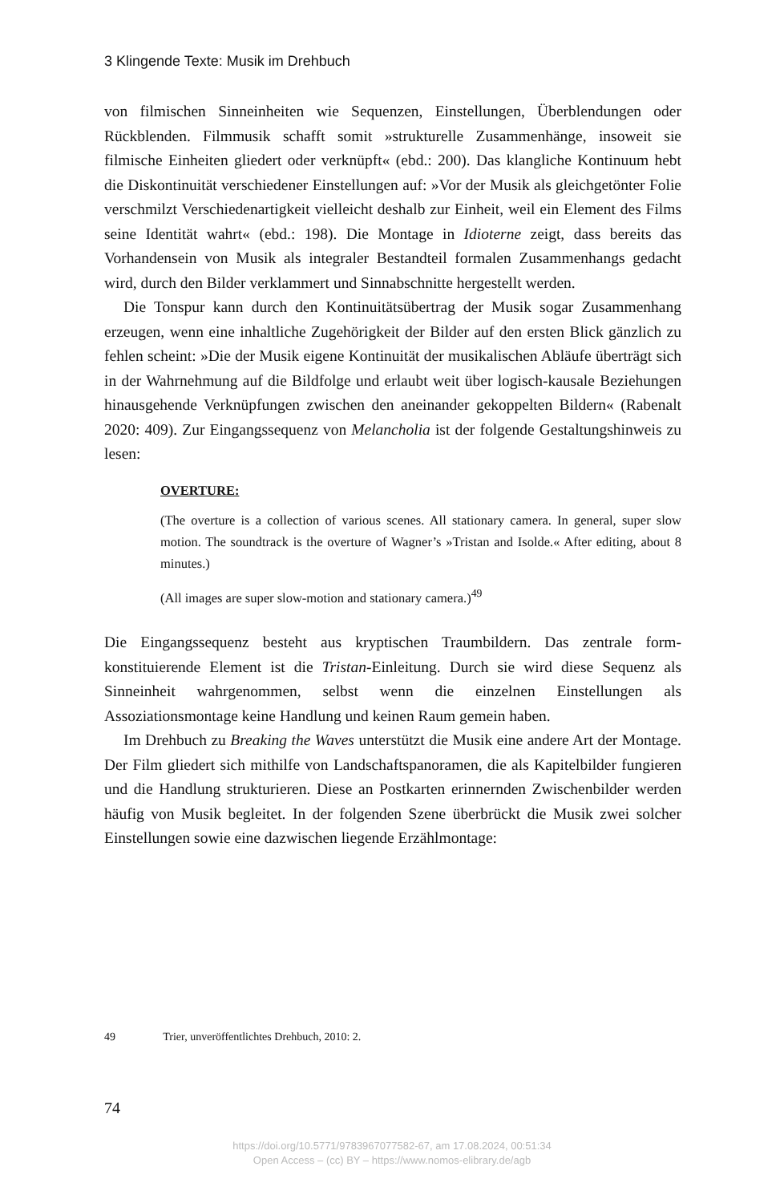3 Klingende Texte: Musik im Drehbuch
von filmischen Sinneinheiten wie Sequenzen, Einstellungen, Überblendungen oder Rückblenden. Filmmusik schafft somit »strukturelle Zusammenhänge, inso­weit sie filmische Einheiten gliedert oder verknüpft« (ebd.: 200). Das klangliche Kontinuum hebt die Diskontinuität verschiedener Einstellungen auf: »Vor der Musik als gleichgetönter Folie verschmilzt Verschiedenartigkeit vielleicht des­halb zur Einheit, weil ein Element des Films seine Identität wahrt« (ebd.: 198). Die Montage in Idioterne zeigt, dass bereits das Vorhandensein von Musik als integraler Bestandteil formalen Zusammenhangs gedacht wird, durch den Bilder verklam­mert und Sinnabschnitte hergestellt werden.
Die Tonspur kann durch den Kontinuitätsübertrag der Musik sogar Zusam­menhang erzeugen, wenn eine inhaltliche Zugehörigkeit der Bilder auf den ers­ten Blick gänzlich zu fehlen scheint: »Die der Musik eigene Kontinuität der musi­kalischen Abläufe überträgt sich in der Wahrnehmung auf die Bildfolge und erlaubt weit über logisch-kausale Beziehungen hinausgehende Verknüpfungen zwischen den aneinander gekoppelten Bildern« (Rabenalt 2020: 409). Zur Ein­gangssequenz von Melancholia ist der folgende Gestaltungshinweis zu lesen:
OVERTURE:
(The overture is a collection of various scenes. All stationary camera. In general, super slow motion. The soundtrack is the overture of Wagner’s »Tristan and Isolde.« After editing, about 8 minutes.)
(All images are super slow-motion and stationary camera.)<sup>49</sup>
Die Eingangssequenz besteht aus kryptischen Traumbildern. Das zentrale form­konstituierende Element ist die Tristan-Einleitung. Durch sie wird diese Sequenz als Sinneinheit wahrgenommen, selbst wenn die einzelnen Einstellungen als Assoziationsmontage keine Handlung und keinen Raum gemein haben.
Im Drehbuch zu Breaking the Waves unterstützt die Musik eine andere Art der Montage. Der Film gliedert sich mithilfe von Landschaftspanoramen, die als Kapitelbilder fungieren und die Handlung strukturieren. Diese an Postkarten erinnernden Zwischenbilder werden häufig von Musik begleitet. In der folgen­den Szene überbrückt die Musik zwei solcher Einstellungen sowie eine dazwi­schen liegende Erzählmontage:
49 Trier, unveröffentlichtes Drehbuch, 2010: 2.
74
https://doi.org/10.5771/9783967077582-67, am 17.08.2024, 00:51:34
Open Access – (cc) BY – https://www.nomos-elibrary.de/agb